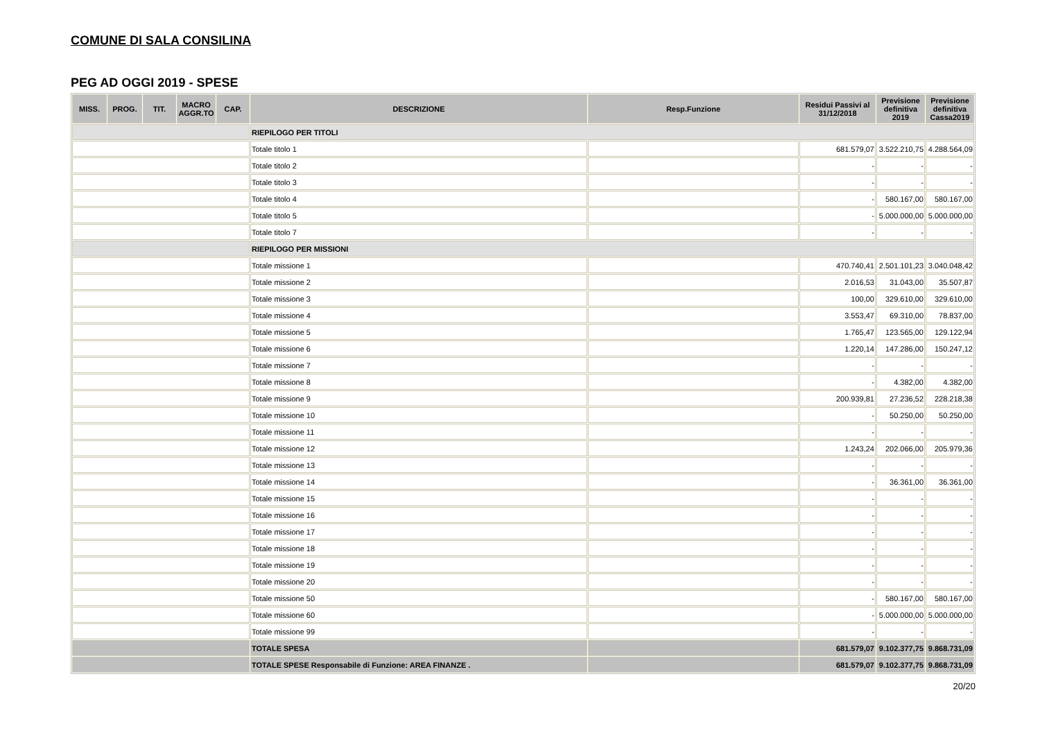COMUNE DI SALA CONSILINA
PEG AD OGGI 2019 - SPESE
| MISS. | PROG. | TIT. | MACRO AGGR.TO | CAP. | DESCRIZIONE | Resp.Funzione | Residui Passivi al 31/12/2018 | Previsione definitiva 2019 | Previsione definitiva Cassa2019 |
| --- | --- | --- | --- | --- | --- | --- | --- | --- | --- |
| | | | | | RIEPILOGO PER TITOLI | | | | |
| | | | | | Totale titolo 1 | | 681.579,07 | 3.522.210,75 | 4.288.564,09 |
| | | | | | Totale titolo 2 | | - | - | - |
| | | | | | Totale titolo 3 | | - | - | - |
| | | | | | Totale titolo 4 | | - | 580.167,00 | 580.167,00 |
| | | | | | Totale titolo 5 | | - | 5.000.000,00 | 5.000.000,00 |
| | | | | | Totale titolo 7 | | - | - | - |
| | | | | | RIEPILOGO PER MISSIONI | | | | |
| | | | | | Totale missione 1 | | 470.740,41 | 2.501.101,23 | 3.040.048,42 |
| | | | | | Totale missione 2 | | 2.016,53 | 31.043,00 | 35.507,87 |
| | | | | | Totale missione 3 | | 100,00 | 329.610,00 | 329.610,00 |
| | | | | | Totale missione 4 | | 3.553,47 | 69.310,00 | 78.837,00 |
| | | | | | Totale missione 5 | | 1.765,47 | 123.565,00 | 129.122,94 |
| | | | | | Totale missione 6 | | 1.220,14 | 147.286,00 | 150.247,12 |
| | | | | | Totale missione 7 | | - | - | - |
| | | | | | Totale missione 8 | | - | 4.382,00 | 4.382,00 |
| | | | | | Totale missione 9 | | 200.939,81 | 27.236,52 | 228.218,38 |
| | | | | | Totale missione 10 | | - | 50.250,00 | 50.250,00 |
| | | | | | Totale missione 11 | | - | - | - |
| | | | | | Totale missione 12 | | 1.243,24 | 202.066,00 | 205.979,36 |
| | | | | | Totale missione 13 | | - | - | - |
| | | | | | Totale missione 14 | | - | 36.361,00 | 36.361,00 |
| | | | | | Totale missione 15 | | - | - | - |
| | | | | | Totale missione 16 | | - | - | - |
| | | | | | Totale missione 17 | | - | - | - |
| | | | | | Totale missione 18 | | - | - | - |
| | | | | | Totale missione 19 | | - | - | - |
| | | | | | Totale missione 20 | | - | - | - |
| | | | | | Totale missione 50 | | - | 580.167,00 | 580.167,00 |
| | | | | | Totale missione 60 | | - | 5.000.000,00 | 5.000.000,00 |
| | | | | | Totale missione 99 | | - | - | - |
| | | | | | TOTALE SPESA | | 681.579,07 | 9.102.377,75 | 9.868.731,09 |
| | | | | | TOTALE SPESE Responsabile di Funzione: AREA FINANZE . | | 681.579,07 | 9.102.377,75 | 9.868.731,09 |
20/20